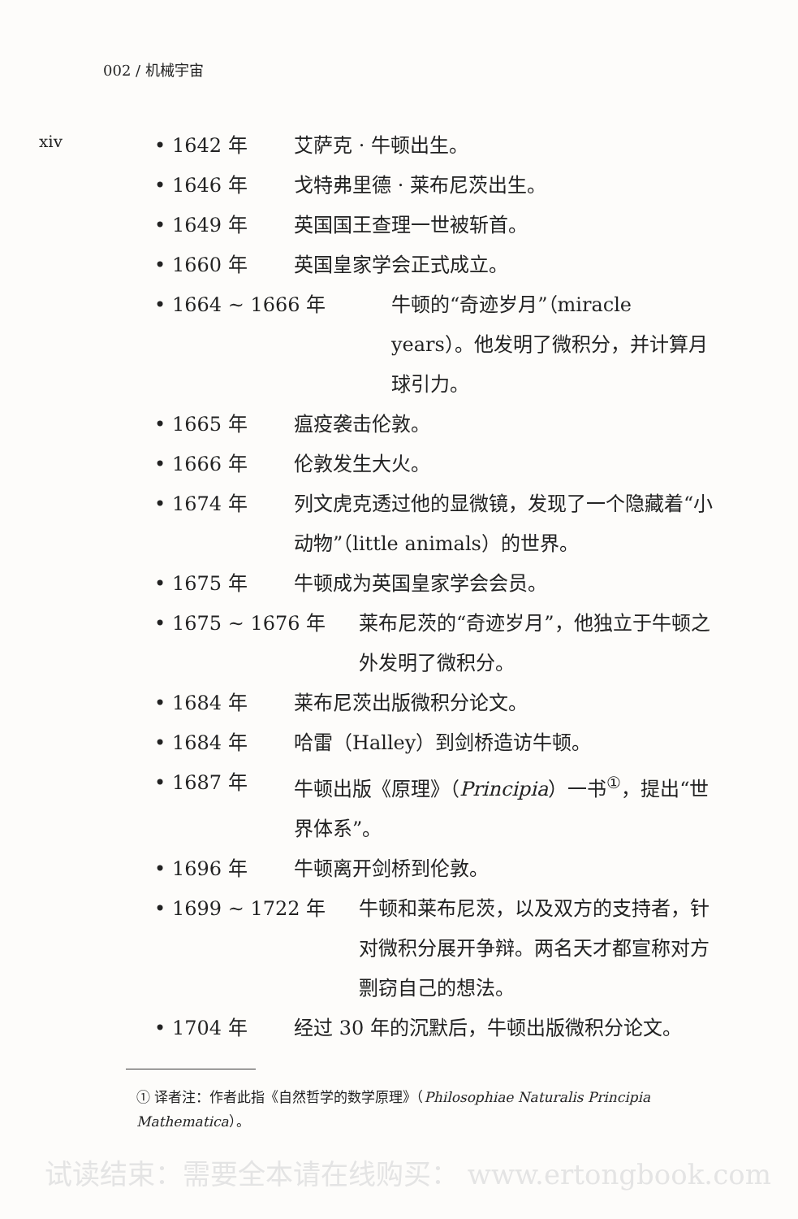002 / 机械宇宙
xiv
• 1642 年 艾萨克 · 牛顿出生。
• 1646 年 戈特弗里德 · 莱布尼茨出生。
• 1649 年 英国国王查理一世被斩首。
• 1660 年 英国皇家学会正式成立。
• 1664 ~ 1666 年 牛顿的“奇迹岁月”（miracle years）。他发明了微积分，并计算月球引力。
• 1665 年 瘟疫袭击伦敦。
• 1666 年 伦敦发生大火。
• 1674 年 列文虎克透过他的显微镜，发现了一个隐藏着“小动物”（little animals）的世界。
• 1675 年 牛顿成为英国皇家学会会员。
• 1675 ~ 1676 年 莱布尼茨的“奇迹岁月”，他独立于牛顿之外发明了微积分。
• 1684 年 莱布尼茨出版微积分论文。
• 1684 年 哈雷（Halley）到剑桥造访牛顿。
• 1687 年 牛顿出版《原理》（Principia）一书<sup>①</sup>，提出“世界体系”。
• 1696 年 牛顿离开剑桥到伦敦。
• 1699 ~ 1722 年 牛顿和莱布尼茨，以及双方的支持者，针对微积分展开争辩。两名天才都宣称对方剽窃自己的想法。
• 1704 年 经过 30 年的沉默后，牛顿出版微积分论文。
① 译者注：作者此指《自然哲学的数学原理》（Philosophiae Naturalis Principia Mathematica）。
试读结束：需要全本请在线购买： www.ertongbook.com